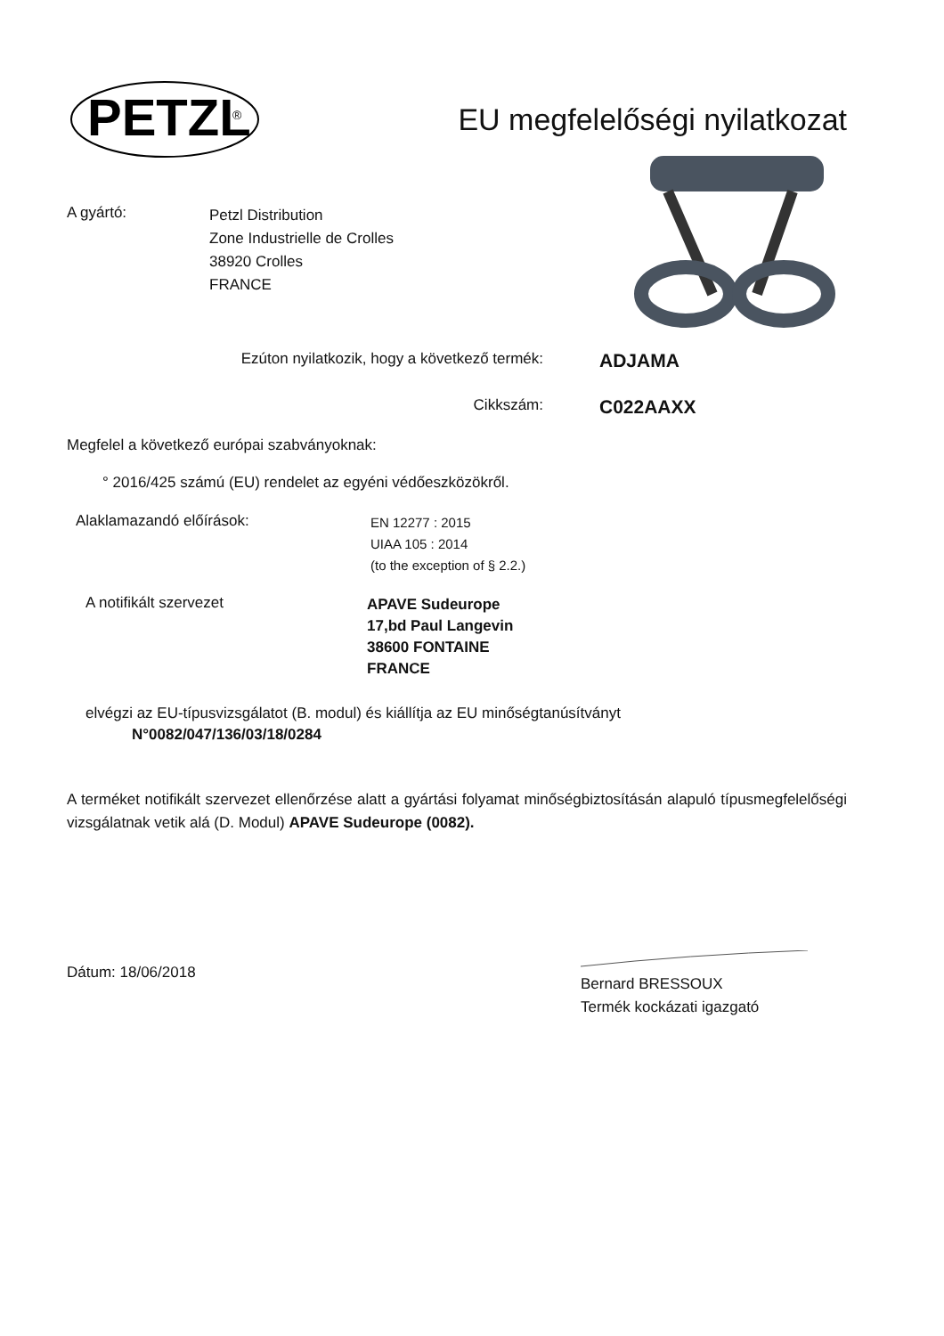PETZL
®
EU megfelelőségi nyilatkozat
A gyártó:
Petzl Distribution
Zone Industrielle de Crolles
38920 Crolles
FRANCE
Ezúton nyilatkozik, hogy a következő termék:
ADJAMA
Cikkszám:
C022AAXX
Megfelel a következő európai szabványoknak:
° 2016/425 számú (EU) rendelet az egyéni védőeszközökről.
Alaklamazandó előírások:
EN 12277 : 2015
UIAA 105 : 2014
(to the exception of § 2.2.)
A notifikált szervezet
APAVE Sudeurope
17,bd Paul Langevin
38600 FONTAINE
FRANCE
elvégzi az EU-típusvizsgálatot (B. modul) és kiállítja az EU minőségtanúsítványt
N°0082/047/136/03/18/0284
A terméket notifikált szervezet ellenőrzése alatt a gyártási folyamat minőségbiztosításán alapuló típusmegfelelőségi vizsgálatnak vetik alá (D. Modul) APAVE Sudeurope (0082).
Dátum: 18/06/2018
Bernard BRESSOUX
Termék kockázati igazgató